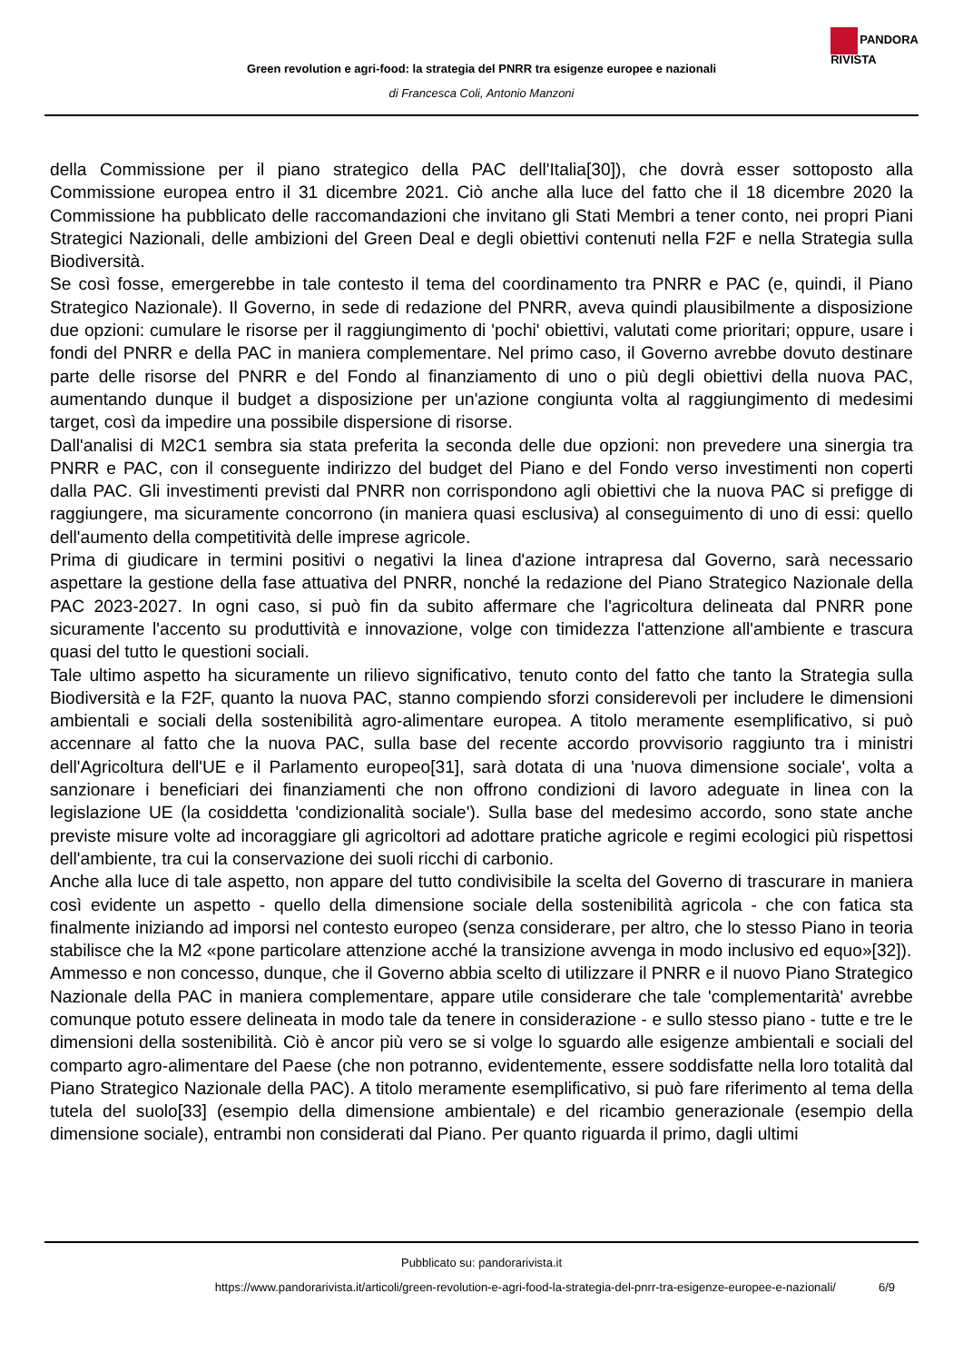PANDORA
RIVISTA
Green revolution e agri-food: la strategia del PNRR tra esigenze europee e nazionali
di Francesca Coli, Antonio Manzoni
della Commissione per il piano strategico della PAC dell'Italia[30]), che dovrà esser sottoposto alla Commissione europea entro il 31 dicembre 2021. Ciò anche alla luce del fatto che il 18 dicembre 2020 la Commissione ha pubblicato delle raccomandazioni che invitano gli Stati Membri a tener conto, nei propri Piani Strategici Nazionali, delle ambizioni del Green Deal e degli obiettivi contenuti nella F2F e nella Strategia sulla Biodiversità.
Se così fosse, emergerebbe in tale contesto il tema del coordinamento tra PNRR e PAC (e, quindi, il Piano Strategico Nazionale). Il Governo, in sede di redazione del PNRR, aveva quindi plausibilmente a disposizione due opzioni: cumulare le risorse per il raggiungimento di 'pochi' obiettivi, valutati come prioritari; oppure, usare i fondi del PNRR e della PAC in maniera complementare. Nel primo caso, il Governo avrebbe dovuto destinare parte delle risorse del PNRR e del Fondo al finanziamento di uno o più degli obiettivi della nuova PAC, aumentando dunque il budget a disposizione per un'azione congiunta volta al raggiungimento di medesimi target, così da impedire una possibile dispersione di risorse.
Dall'analisi di M2C1 sembra sia stata preferita la seconda delle due opzioni: non prevedere una sinergia tra PNRR e PAC, con il conseguente indirizzo del budget del Piano e del Fondo verso investimenti non coperti dalla PAC. Gli investimenti previsti dal PNRR non corrispondono agli obiettivi che la nuova PAC si prefigge di raggiungere, ma sicuramente concorrono (in maniera quasi esclusiva) al conseguimento di uno di essi: quello dell'aumento della competitività delle imprese agricole.
Prima di giudicare in termini positivi o negativi la linea d'azione intrapresa dal Governo, sarà necessario aspettare la gestione della fase attuativa del PNRR, nonché la redazione del Piano Strategico Nazionale della PAC 2023-2027. In ogni caso, si può fin da subito affermare che l'agricoltura delineata dal PNRR pone sicuramente l'accento su produttività e innovazione, volge con timidezza l'attenzione all'ambiente e trascura quasi del tutto le questioni sociali.
Tale ultimo aspetto ha sicuramente un rilievo significativo, tenuto conto del fatto che tanto la Strategia sulla Biodiversità e la F2F, quanto la nuova PAC, stanno compiendo sforzi considerevoli per includere le dimensioni ambientali e sociali della sostenibilità agro-alimentare europea. A titolo meramente esemplificativo, si può accennare al fatto che la nuova PAC, sulla base del recente accordo provvisorio raggiunto tra i ministri dell'Agricoltura dell'UE e il Parlamento europeo[31], sarà dotata di una 'nuova dimensione sociale', volta a sanzionare i beneficiari dei finanziamenti che non offrono condizioni di lavoro adeguate in linea con la legislazione UE (la cosiddetta 'condizionalità sociale'). Sulla base del medesimo accordo, sono state anche previste misure volte ad incoraggiare gli agricoltori ad adottare pratiche agricole e regimi ecologici più rispettosi dell'ambiente, tra cui la conservazione dei suoli ricchi di carbonio.
Anche alla luce di tale aspetto, non appare del tutto condivisibile la scelta del Governo di trascurare in maniera così evidente un aspetto - quello della dimensione sociale della sostenibilità agricola - che con fatica sta finalmente iniziando ad imporsi nel contesto europeo (senza considerare, per altro, che lo stesso Piano in teoria stabilisce che la M2 «pone particolare attenzione acché la transizione avvenga in modo inclusivo ed equo»[32]).
Ammesso e non concesso, dunque, che il Governo abbia scelto di utilizzare il PNRR e il nuovo Piano Strategico Nazionale della PAC in maniera complementare, appare utile considerare che tale 'complementarità' avrebbe comunque potuto essere delineata in modo tale da tenere in considerazione - e sullo stesso piano - tutte e tre le dimensioni della sostenibilità. Ciò è ancor più vero se si volge lo sguardo alle esigenze ambientali e sociali del comparto agro-alimentare del Paese (che non potranno, evidentemente, essere soddisfatte nella loro totalità dal Piano Strategico Nazionale della PAC). A titolo meramente esemplificativo, si può fare riferimento al tema della tutela del suolo[33] (esempio della dimensione ambientale) e del ricambio generazionale (esempio della dimensione sociale), entrambi non considerati dal Piano. Per quanto riguarda il primo, dagli ultimi
Pubblicato su: pandorarivista.it
https://www.pandorarivista.it/articoli/green-revolution-e-agri-food-la-strategia-del-pnrr-tra-esigenze-europee-e-nazionali/ 6/9